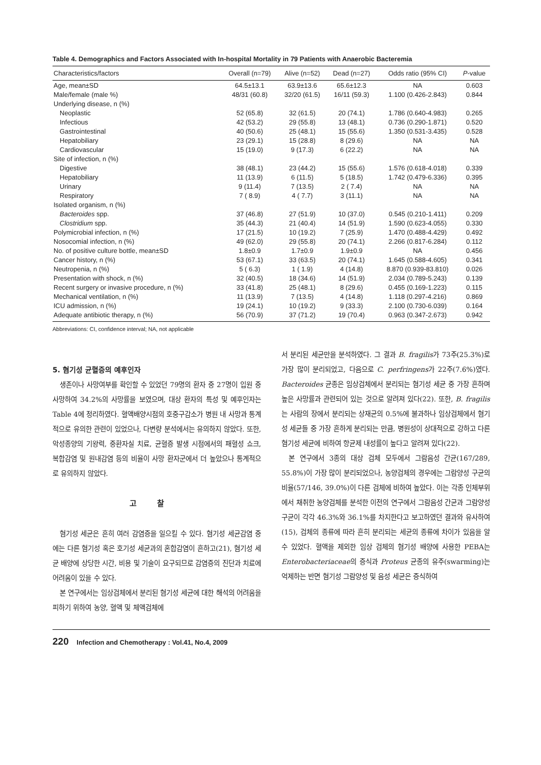Table 4. Demographics and Factors Associated with In-hospital Mortality in 79 Patients with Anaerobic Bacteremia
| Characteristics/factors | Overall (n=79) | Alive (n=52) | Dead (n=27) | Odds ratio (95% CI) | P -value |
| --- | --- | --- | --- | --- | --- |
| Age, mean±SD | 64.5±13.1 | 63.9±13.6 | 65.6±12.3 | NA | 0.603 |
| Male/female (male %) | 48/31 (60.8) | 32/20 (61.5) | 16/11 (59.3) | 1.100 (0.426-2.843) | 0.844 |
| Underlying disease, n (%) | | | | | |
| Neoplastic | 52 (65.8) | 32 (61.5) | 20 (74.1) | 1.786 (0.640-4.983) | 0.265 |
| Infectious | 42 (53.2) | 29 (55.8) | 13 (48.1) | 0.736 (0.290-1.871) | 0.520 |
| Gastrointestinal | 40 (50.6) | 25 (48.1) | 15 (55.6) | 1.350 (0.531-3.435) | 0.528 |
| Hepatobiliary | 23 (29.1) | 15 (28.8) | 8 (29.6) | NA | NA |
| Cardiovascular | 15 (19.0) | 9 (17.3) | 6 (22.2) | NA | NA |
| Site of infection, n (%) | | | | | |
| Digestive | 38 (48.1) | 23 (44.2) | 15 (55.6) | 1.576 (0.618-4.018) | 0.339 |
| Hepatobiliary | 11 (13.9) | 6 (11.5) | 5 (18.5) | 1.742 (0.479-6.336) | 0.395 |
| Urinary | 9 (11.4) | 7 (13.5) | 2 ( 7.4) | NA | NA |
| Respiratory | 7 ( 8.9) | 4 ( 7.7) | 3 (11.1) | NA | NA |
| Isolated organism, n (%) | | | | | |
| Bacteroides spp. | 37 (46.8) | 27 (51.9) | 10 (37.0) | 0.545 (0.210-1.411) | 0.209 |
| Clostridium spp. | 35 (44.3) | 21 (40.4) | 14 (51.9) | 1.590 (0.623-4.055) | 0.330 |
| Polymicrobial infection, n (%) | 17 (21.5) | 10 (19.2) | 7 (25.9) | 1.470 (0.488-4.429) | 0.492 |
| Nosocomial infection, n (%) | 49 (62.0) | 29 (55.8) | 20 (74.1) | 2.266 (0.817-6.284) | 0.112 |
| No. of positive culture bottle, mean±SD | 1.8±0.9 | 1.7±0.9 | 1.9±0.9 | NA | 0.456 |
| Cancer history, n (%) | 53 (67.1) | 33 (63.5) | 20 (74.1) | 1.645 (0.588-4.605) | 0.341 |
| Neutropenia, n (%) | 5 ( 6.3) | 1 ( 1.9) | 4 (14.8) | 8.870 (0.939-83.810) | 0.026 |
| Presentation with shock, n (%) | 32 (40.5) | 18 (34.6) | 14 (51.9) | 2.034 (0.789-5.243) | 0.139 |
| Recent surgery or invasive procedure, n (%) | 33 (41.8) | 25 (48.1) | 8 (29.6) | 0.455 (0.169-1.223) | 0.115 |
| Mechanical ventilation, n (%) | 11 (13.9) | 7 (13.5) | 4 (14.8) | 1.118 (0.297-4.216) | 0.869 |
| ICU admission, n (%) | 19 (24.1) | 10 (19.2) | 9 (33.3) | 2.100 (0.730-6.039) | 0.164 |
| Adequate antibiotic therapy, n (%) | 56 (70.9) | 37 (71.2) | 19 (70.4) | 0.963 (0.347-2.673) | 0.942 |
Abbreviations: CI, confidence interval; NA, not applicable
5. 혐기성 균혈증의 예후인자
생존이나 사망여부를 확인할 수 있었던 79명의 환자 중 27명이 입원 중 사망하여 34.2%의 사망률을 보였으며, 대상 환자의 특성 및 예후인자는 Table 4에 정리하였다. 혈액배양시점의 호중구감소가 병원 내 사망과 통계적으로 유의한 관련이 있었으나, 다변량 분석에서는 유의하지 않았다. 또한, 악성종양의 기왕력, 중환자실 치료, 균혈증 발생 시점에서의 패혈성 쇼크, 복합감염 및 원내감염 등의 비율이 사망 환자군에서 더 높았으나 통계적으로 유의하지 않았다.
고찰
혐기성 세균은 흔히 여러 감염증을 일으킬 수 있다. 혐기성 세균감염 중에는 다른 혐기성 혹은 호기성 세균과의 혼합감염이 흔하고(21), 혐기성 세균 배양에 상당한 시간, 비용 및 기술이 요구되므로 감염증의 진단과 치료에 어려움이 있을 수 있다.
본 연구에서는 임상검체에서 분리된 혐기성 세균에 대한 해석의 어려움을 피하기 위하여 농양, 혈액 및 체액검체에
서 분리된 세균만을 분석하였다. 그 결과 B. fragilis가 73주(25.3%)로 가장 많이 분리되었고, 다음으로 C. perfringens가 22주(7.6%)였다. Bacteroides 균종은 임상검체에서 분리되는 혐기성 세균 중 가장 흔하며 높은 사망률과 관련되어 있는 것으로 알려져 있다(22). 또한, B. fragilis는 사람의 장에서 분리되는 상재균의 0.5%에 불과하나 임상검체에서 혐기성 세균들 중 가장 흔하게 분리되는 만큼, 병원성이 상대적으로 강하고 다른 혐기성 세균에 비하여 항균제 내성률이 높다고 알려져 있다(22).
본 연구에서 3종의 대상 검체 모두에서 그람음성 간균(167/289, 55.8%)이 가장 많이 분리되었으나, 농양검체의 경우에는 그람양성 구균의 비율(57/146, 39.0%)이 다른 검체에 비하여 높았다. 이는 각종 인체부위에서 채취한 농양검체를 분석한 이전의 연구에서 그람음성 간균과 그람양성 구균이 각각 46.3%와 36.1%를 차지한다고 보고하였던 결과와 유사하여(15), 검체의 종류에 따라 흔히 분리되는 세균의 종류에 차이가 있음을 알 수 있었다. 혈액을 제외한 임상 검체의 혐기성 배양에 사용한 PEBA는 Enterobacteriaceae의 증식과 Proteus 균종의 유주(swarming)는 억제하는 반면 혐기성 그람양성 및 음성 세균은 증식하여
220 Infection and Chemotherapy : Vol.41, No.4, 2009